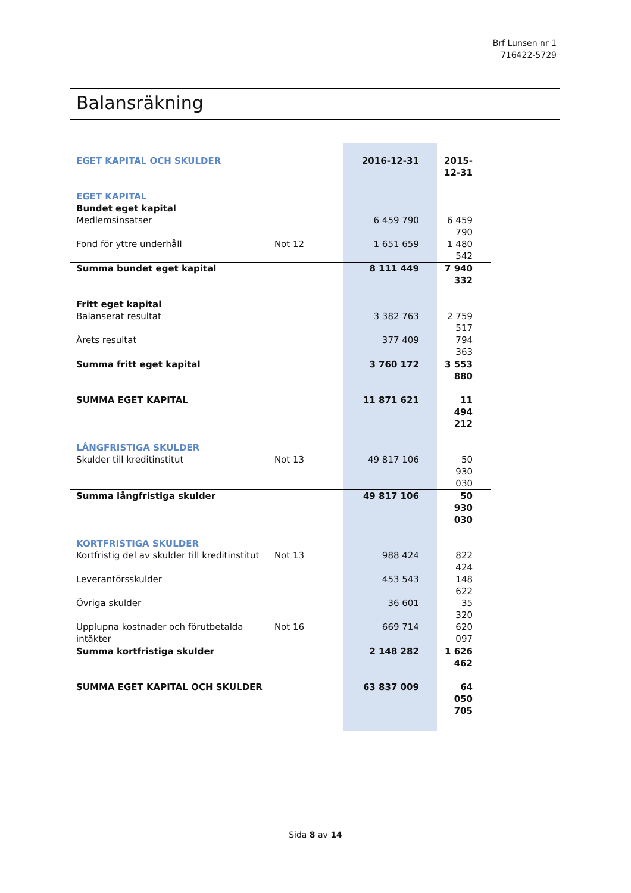Brf Lunsen nr 1
716422-5729
Balansräkning
| EGET KAPITAL OCH SKULDER | | 2016-12-31 | 2015-12-31 |
| EGET KAPITAL | | | |
| Bundet eget kapital | | | |
| Medlemsinsatser | | 6 459 790 | 6 459 790 |
| Fond för yttre underhåll | Not 12 | 1 651 659 | 1 480 542 |
| Summa bundet eget kapital | | 8 111 449 | 7 940 332 |
| Fritt eget kapital | | | |
| Balanserat resultat | | 3 382 763 | 2 759 517 |
| Årets resultat | | 377 409 | 794 363 |
| Summa fritt eget kapital | | 3 760 172 | 3 553 880 |
| SUMMA EGET KAPITAL | | 11 871 621 | 11 494 212 |
| LÅNGFRISTIGA SKULDER | | | |
| Skulder till kreditinstitut | Not 13 | 49 817 106 | 50 930 030 |
| Summa långfristiga skulder | | 49 817 106 | 50 930 030 |
| KORTFRISTIGA SKULDER | | | |
| Kortfristig del av skulder till kreditinstitut | Not 13 | 988 424 | 822 424 |
| Leverantörsskulder | | 453 543 | 148 622 |
| Övriga skulder | | 36 601 | 35 320 |
| Upplupna kostnader och förutbetalda intäkter | Not 16 | 669 714 | 620 097 |
| Summa kortfristiga skulder | | 2 148 282 | 1 626 462 |
| SUMMA EGET KAPITAL OCH SKULDER | | 63 837 009 | 64 050 705 |
Sida 8 av 14